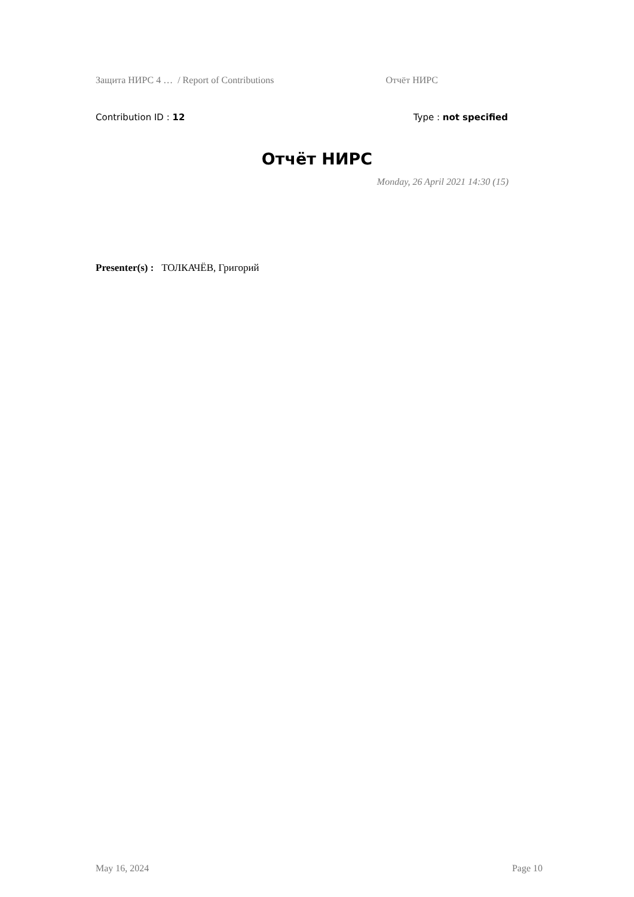Защита НИРС 4 … / Report of Contributions Отчёт НИРС
Contribution ID : 12 Type : not specified
Отчёт НИРС
Monday, 26 April 2021 14:30 (15)
Presenter(s) : ТОЛКАЧЁВ, Григорий
May 16, 2024 Page 10